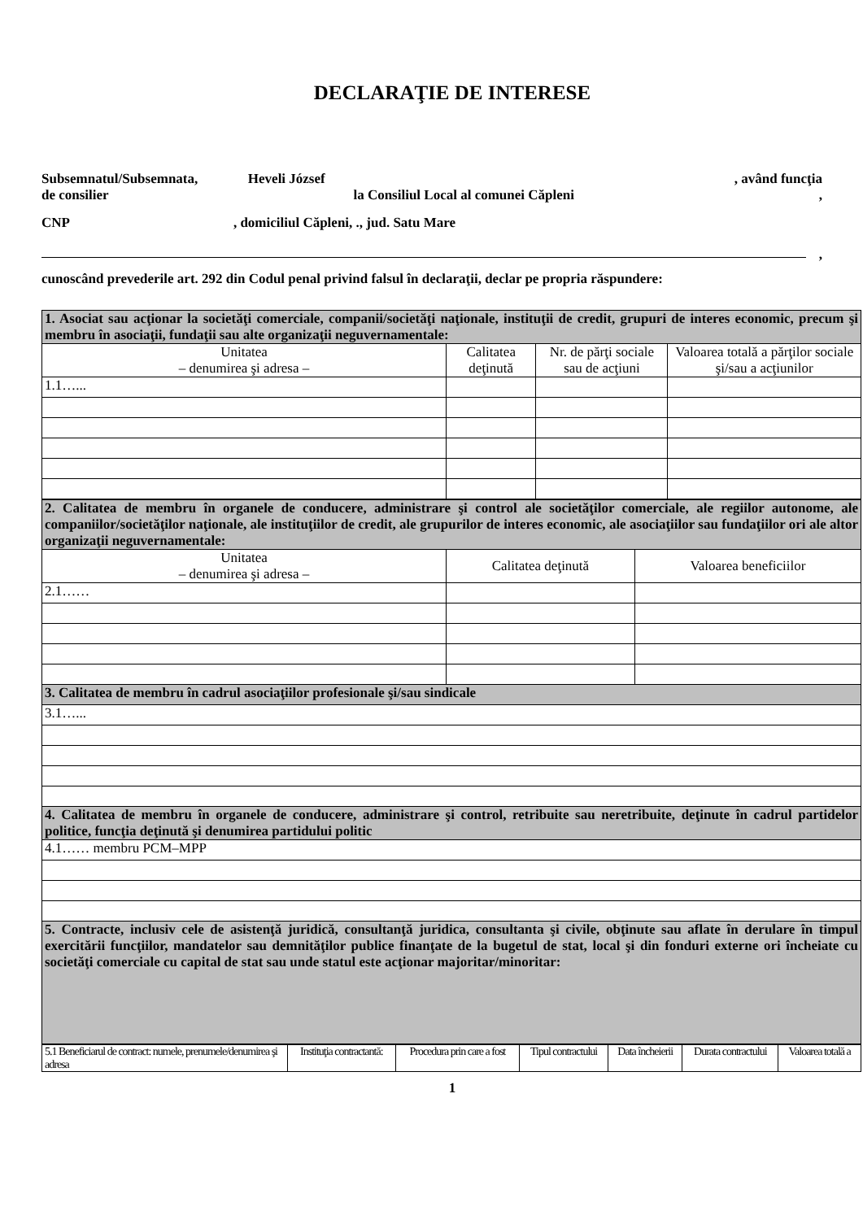DECLARAŢIE DE INTERESE
Subsemnatul/Subsemnata, Heveli József , având funcţia
de consilier la Consiliul Local al comunei Căpleni,
CNP, domiciliul Căpleni, ., jud. Satu Mare
,
cunoscând prevederile art. 292 din Codul penal privind falsul în declaraţii, declar pe propria răspundere:
| 1. Asociat sau acţionar la societăţi comerciale, companii/societăţi naţionale, instituţii de credit, grupuri de interes economic, precum şi membru în asociaţii, fundaţii sau alte organizaţii neguvernamentale: | | | |
| Unitatea – denumirea şi adresa – | Calitatea deţinută | Nr. de părţi sociale sau de acţiuni | Valoarea totală a părţilor sociale şi/sau a acţiunilor |
| 1.1…... | | | |
| 2. Calitatea de membru în organele de conducere, administrare şi control ale societăţilor comerciale, ale regiilor autonome, ale companiilor/societăţilor naţionale, ale instituţiilor de credit, ale grupurilor de interes economic, ale asociaţiilor sau fundaţiilor ori ale altor organizaţii neguvernamentale: | | |
| Unitatea – denumirea şi adresa – | Calitatea deţinută | Valoarea beneficiilor |
| 2.1…… | | |
| 3. Calitatea de membru în cadrul asociaţiilor profesionale şi/sau sindicale | | |
| 3.1…... | | |
| 4. Calitatea de membru în organele de conducere, administrare şi control, retribuite sau neretribuite, deţinute în cadrul partidelor politice, funcţia deţinută şi denumirea partidului politic | | |
| 4.1…… membru PCM–MPP | | |
| 5. Contracte, inclusiv cele de asistenţă juridică, consultanţă juridica, consultanta şi civile, obţinute sau aflate în derulare în timpul exercitării funcţiilor, mandatelor sau demnităţilor publice finanţate de la bugetul de stat, local şi din fonduri externe ori încheiate cu societăţi comerciale cu capital de stat sau unde statul este acţionar majoritar/minoritar: | | |
| 5.1 Beneficiarul de contract: numele, prenumele/denumirea şi adresa | Instituţia contractantă: | Procedura prin care a fost | Tipul contractului | Data încheierii | Durata contractului | Valoarea totală a |
1